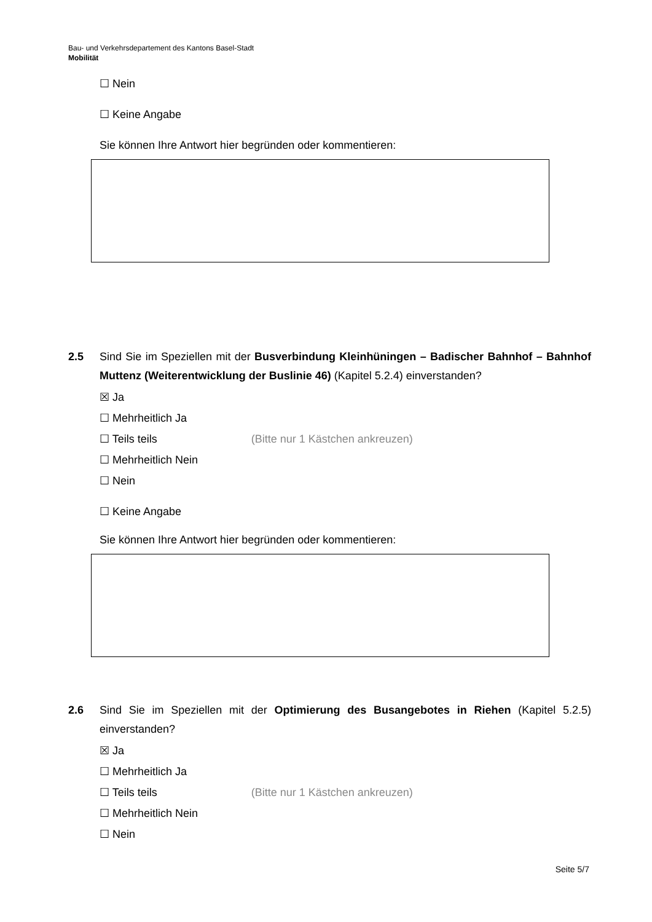Bau- und Verkehrsdepartement des Kantons Basel-Stadt
Mobilität
☐ Nein
☐ Keine Angabe
Sie können Ihre Antwort hier begründen oder kommentieren:
2.5 Sind Sie im Speziellen mit der Busverbindung Kleinhüningen – Badischer Bahnhof – Bahnhof Muttenz (Weiterentwicklung der Buslinie 46) (Kapitel 5.2.4) einverstanden?
☒ Ja
☐ Mehrheitlich Ja
☐ Teils teils (Bitte nur 1 Kästchen ankreuzen)
☐ Mehrheitlich Nein
☐ Nein
☐ Keine Angabe
Sie können Ihre Antwort hier begründen oder kommentieren:
2.6 Sind Sie im Speziellen mit der Optimierung des Busangebotes in Riehen (Kapitel 5.2.5) einverstanden?
☒ Ja
☐ Mehrheitlich Ja
☐ Teils teils (Bitte nur 1 Kästchen ankreuzen)
☐ Mehrheitlich Nein
☐ Nein
Seite 5/7